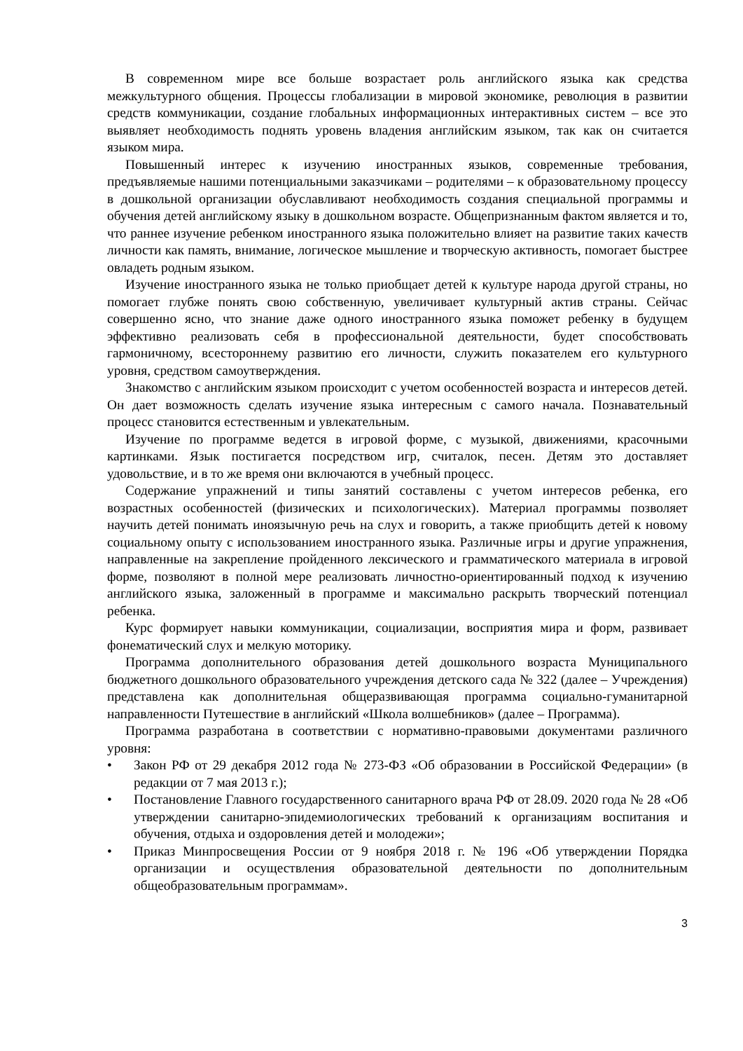В современном мире все больше возрастает роль английского языка как средства межкультурного общения. Процессы глобализации в мировой экономике, революция в развитии средств коммуникации, создание глобальных информационных интерактивных систем – все это выявляет необходимость поднять уровень владения английским языком, так как он считается языком мира.
Повышенный интерес к изучению иностранных языков, современные требования, предъявляемые нашими потенциальными заказчиками – родителями – к образовательному процессу в дошкольной организации обуславливают необходимость создания специальной программы и обучения детей английскому языку в дошкольном возрасте. Общепризнанным фактом является и то, что раннее изучение ребенком иностранного языка положительно влияет на развитие таких качеств личности как память, внимание, логическое мышление и творческую активность, помогает быстрее овладеть родным языком.
Изучение иностранного языка не только приобщает детей к культуре народа другой страны, но помогает глубже понять свою собственную, увеличивает культурный актив страны. Сейчас совершенно ясно, что знание даже одного иностранного языка поможет ребенку в будущем эффективно реализовать себя в профессиональной деятельности, будет способствовать гармоничному, всестороннему развитию его личности, служить показателем его культурного уровня, средством самоутверждения.
Знакомство с английским языком происходит с учетом особенностей возраста и интересов детей. Он дает возможность сделать изучение языка интересным с самого начала. Познавательный процесс становится естественным и увлекательным.
Изучение по программе ведется в игровой форме, с музыкой, движениями, красочными картинками. Язык постигается посредством игр, считалок, песен. Детям это доставляет удовольствие, и в то же время они включаются в учебный процесс.
Содержание упражнений и типы занятий составлены с учетом интересов ребенка, его возрастных особенностей (физических и психологических). Материал программы позволяет научить детей понимать иноязычную речь на слух и говорить, а также приобщить детей к новому социальному опыту с использованием иностранного языка. Различные игры и другие упражнения, направленные на закрепление пройденного лексического и грамматического материала в игровой форме, позволяют в полной мере реализовать личностно-ориентированный подход к изучению английского языка, заложенный в программе и максимально раскрыть творческий потенциал ребенка.
Курс формирует навыки коммуникации, социализации, восприятия мира и форм, развивает фонематический слух и мелкую моторику.
Программа дополнительного образования детей дошкольного возраста Муниципального бюджетного дошкольного образовательного учреждения детского сада № 322 (далее – Учреждения) представлена как дополнительная общеразвивающая программа социально-гуманитарной направленности Путешествие в английский «Школа волшебников» (далее – Программа).
Программа разработана в соответствии с нормативно-правовыми документами различного уровня:
• Закон РФ от 29 декабря 2012 года № 273-ФЗ «Об образовании в Российской Федерации» (в редакции от 7 мая 2013 г.);
• Постановление Главного государственного санитарного врача РФ от 28.09. 2020 года № 28 «Об утверждении санитарно-эпидемиологических требований к организациям воспитания и обучения, отдыха и оздоровления детей и молодежи»;
• Приказ Минпросвещения России от 9 ноября 2018 г. № 196 «Об утверждении Порядка организации и осуществления образовательной деятельности по дополнительным общеобразовательным программам».
3